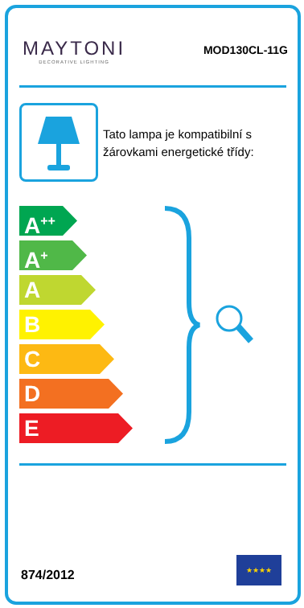MAYTONI
DECORATIVE LIGHTING
MOD130CL-11G
Tato lampa je kompatibilní s
žárovkami energetické třídy:
A<sup>++</sup>
A<sup>+</sup>
A
B
C
D
E
874/2012
★★★★